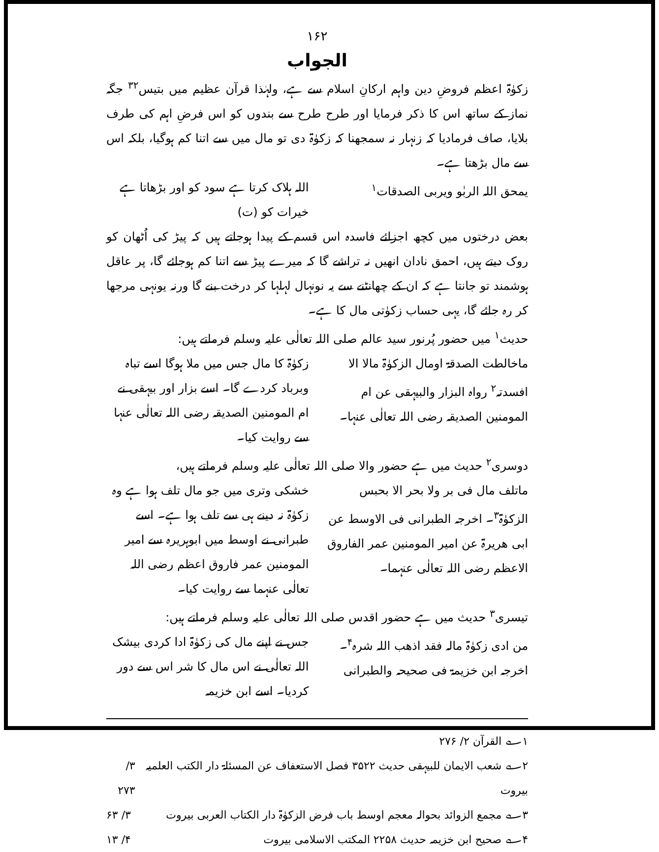۱۶۲
الجواب
زکوٰۃ اعظم فروضِ دین واہم ارکانِ اسلام سے ہے، ولہٰذا قرآن عظیم میں بتیس<sup>۳۲</sup> جگہ نماز کے ساتھ اس کا ذکر فرمایا اور طرح طرح سے بندوں کو اس فرضِ اہم کی طرف بلایا، صاف فرمادیا کہ زنہار نہ سمجھنا کہ زکوٰۃ دی تو مال میں سے اتنا کم ہوگیا، بلکہ اس سے مال بڑھتا ہے۔
یمحق اللہ الربٰو ویربی الصدقات<sup>۱</sup> اللہ ہلاک کرتا ہے سود کو اور بڑھاتا ہے خیرات کو (ت)
بعض درختوں میں کچھ اجزائے فاسدہ اس قسم کے پیدا ہوجاتے ہیں کہ پیڑ کی اُٹھان کو روک دیتے ہیں، احمق نادان انھیں نہ تراشے گا کہ میرے پیڑ سے اتنا کم ہوجائے گا، پر عاقل ہوشمند تو جانتا ہے کہ ان کے چھانٹنے سے یہ نونہال لہلہا کر درخت بنے گا ورنہ یونہی مرجھا کر رہ جائے گا، یہی حساب زکوٰتی مال کا ہے۔
حدیث<sup>۱</sup> میں حضور پُرنور سید عالم صلی اللہ تعالٰی علیہ وسلم فرماتے ہیں:
ماخالطت الصدقۃ اومال الزکوٰۃ مالا الا افسدتہ<sup>۲</sup> رواہ البزار والبیہقی عن ام المومنین الصدیقہ رضی اللہ تعالٰی عنہا۔ زکوٰۃ کا مال جس میں ملا ہوگا اسے تباہ وبرباد کردے گا۔ اسے بزار اور بیہقی نے ام المومنین الصدیقہ رضی اللہ تعالٰی عنہا سے روایت کیا۔
دوسری<sup>۲</sup> حدیث میں ہے حضور والا صلی اللہ تعالٰی علیہ وسلم فرماتے ہیں،
ماتلف مال فی بر ولا بحر الا بحبس الزکوٰۃ<sup>۳</sup>۔ اخرجہ الطبرانی فی الاوسط عن ابی ھریرۃ عن امیر المومنین عمر الفاروق الاعظم رضی اللہ تعالٰی عنہما۔ خشکی وتری میں جو مال تلف ہوا ہے وہ زکوٰۃ نہ دینے ہی سے تلف ہوا ہے۔ اسے طبرانی نے اوسط میں ابوہریرہ سے امیر المومنین عمر فاروق اعظم رضی اللہ تعالٰی عنہما سے روایت کیا۔
تیسری<sup>۳</sup> حدیث میں ہے حضور اقدس صلی اللہ تعالٰی علیہ وسلم فرماتے ہیں:
من ادی زکوٰۃ مالہ فقد اذھب اللہ شرہ<sup>۴</sup>۔ اخرجہ ابن خزیمۃ فی صحیحہ والطبرانی جس نے اپنے مال کی زکوٰۃ ادا کردی بیشک اللہ تعالٰی نے اس مال کا شر اس سے دور کردیا۔ اسے ابن خزیمہ
۱؎ القرآن ۲/ ۲۷۶
۲؎ شعب الایمان للبیہقی حدیث ۳۵۲۲ فصل الاستعفاف عن المسئلۃ دار الکتب العلمیہ بیروت ۳/ ۲۷۳
۳؎ مجمع الزوائد بحوالہ معجم اوسط باب فرض الزکوٰۃ دار الکتاب العربی بیروت ۳/ ۶۳
۴؎ صحیح ابن خزیمہ حدیث ۲۲۵۸ المکتب الاسلامی بیروت ۴/ ۱۳